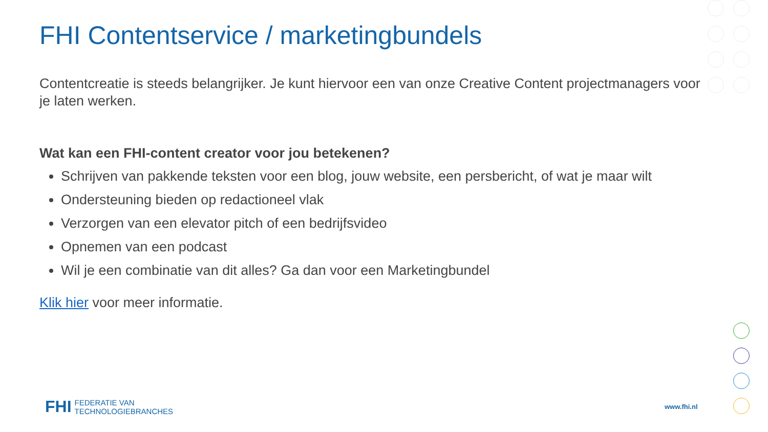FHI Contentservice / marketingbundels
Contentcreatie is steeds belangrijker. Je kunt hiervoor een van onze Creative Content projectmanagers voor je laten werken.
Wat kan een FHI-content creator voor jou betekenen?
Schrijven van pakkende teksten voor een blog, jouw website, een persbericht, of wat je maar wilt
Ondersteuning bieden op redactioneel vlak
Verzorgen van een elevator pitch of een bedrijfsvideo
Opnemen van een podcast
Wil je een combinatie van dit alles? Ga dan voor een Marketingbundel
Klik hier voor meer informatie.
FHI FEDERATIE VAN
TECHNOLOGIEBRANCHES
www.fhi.nl